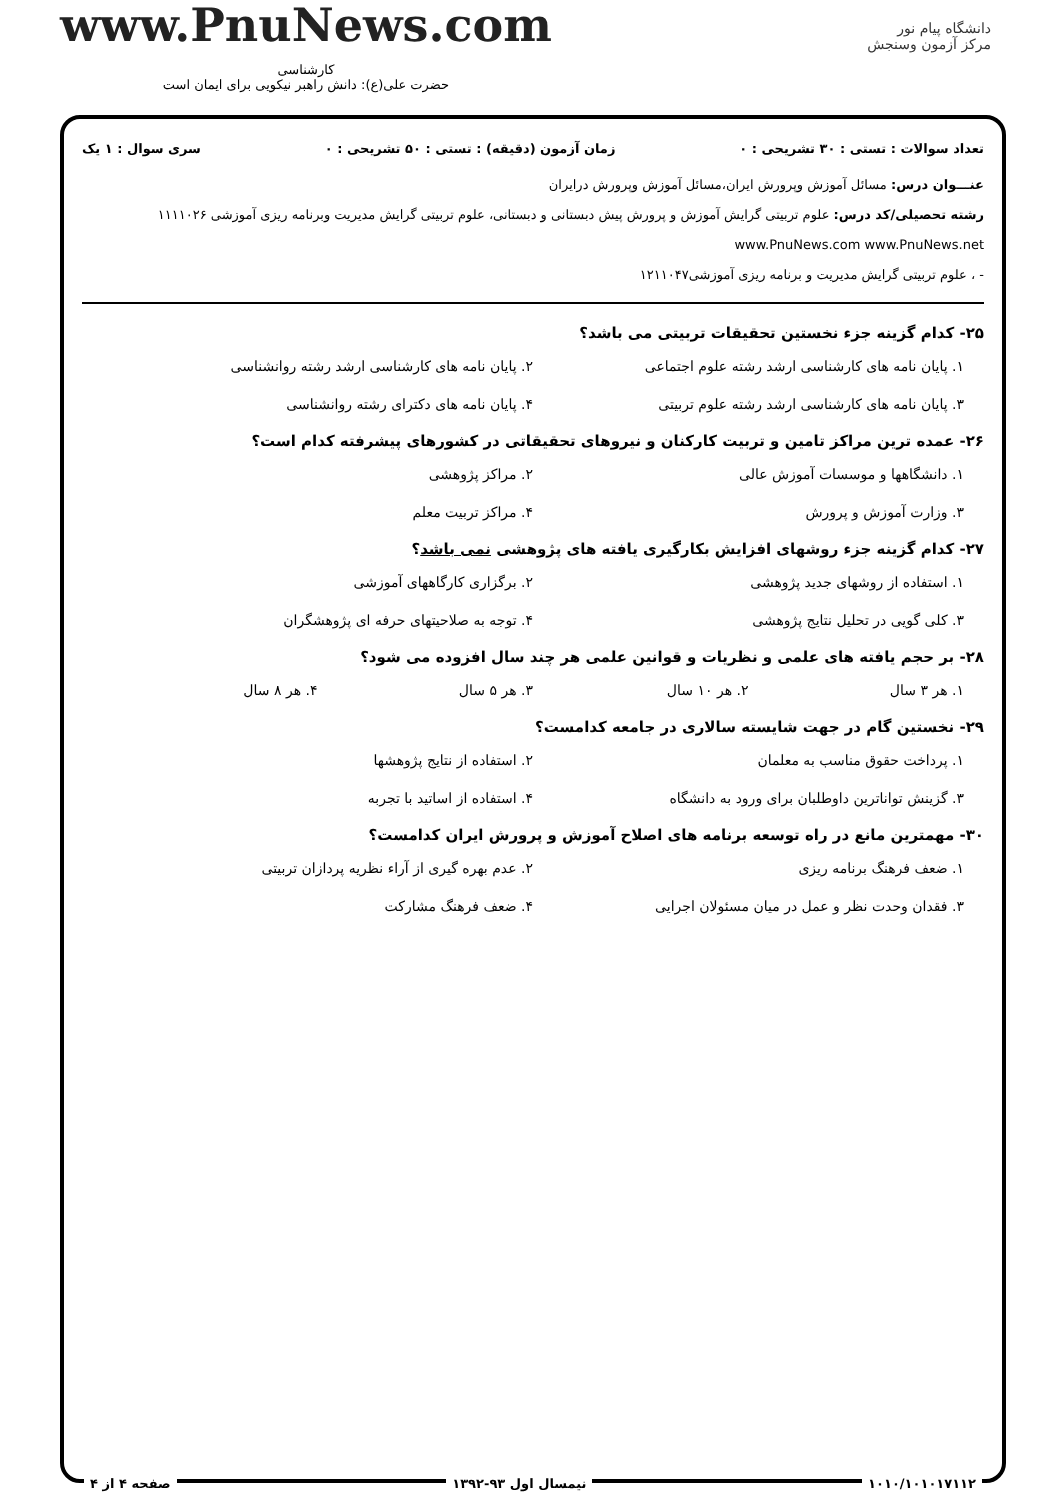دانشگاه پیام نور
مرکز آزمون وسنجش
www.PnuNews.com
کارشناسی
حضرت علی(ع): دانش راهبر نیکویی برای ایمان است
تعداد سوالات : تستی : ۳۰ تشریحی : ۰ زمان آزمون (دقیقه) : تستی : ۵۰ تشریحی : ۰ سری سوال : ۱ یک
عنـــوان درس: مسائل آموزش وپرورش ایران،مسائل آموزش وپرورش درایران
رشته تحصیلی/کد درس: علوم تربیتی گرایش آموزش و پرورش پیش دبستانی و دبستانی، علوم تربیتی گرایش مدیریت وبرنامه ریزی آموزشی ۱۱۱۱۰۲۶ www.PnuNews.com www.PnuNews.net
- ، علوم تربیتی گرایش مدیریت و برنامه ریزی آموزشی۱۲۱۱۰۴۷
۲۵- کدام گزینه جزء نخستین تحقیقات تربیتی می باشد؟
۱. پایان نامه های کارشناسی ارشد رشته علوم اجتماعی ۲. پایان نامه های کارشناسی ارشد رشته روانشناسی ۳. پایان نامه های کارشناسی ارشد رشته علوم تربیتی ۴. پایان نامه های دکترای رشته روانشناسی
۲۶- عمده ترین مراکز تامین و تربیت کارکنان و نیروهای تحقیقاتی در کشورهای پیشرفته کدام است؟
۱. دانشگاهها و موسسات آموزش عالی ۲. مراکز پژوهشی ۳. وزارت آموزش و پرورش ۴. مراکز تربیت معلم
۲۷- کدام گزینه جزء روشهای افزایش بکارگیری یافته های پژوهشی نمی باشد؟
۱. استفاده از روشهای جدید پژوهشی ۲. برگزاری کارگاههای آموزشی ۳. کلی گویی در تحلیل نتایج پژوهشی ۴. توجه به صلاحیتهای حرفه ای پژوهشگران
۲۸- بر حجم یافته های علمی و نظریات و قوانین علمی هر چند سال افزوده می شود؟
۱. هر ۳ سال ۲. هر ۱۰ سال ۳. هر ۵ سال ۴. هر ۸ سال
۲۹- نخستین گام در جهت شایسته سالاری در جامعه کدامست؟
۱. پرداخت حقوق مناسب به معلمان ۲. استفاده از نتایج پژوهشها ۳. گزینش تواناترین داوطلبان برای ورود به دانشگاه ۴. استفاده از اساتید با تجربه
۳۰- مهمترین مانع در راه توسعه برنامه های اصلاح آموزش و پرورش ایران کدامست؟
۱. ضعف فرهنگ برنامه ریزی ۲. عدم بهره گیری از آراء نظریه پردازان تربیتی ۳. فقدان وحدت نظر و عمل در میان مسئولان اجرایی ۴. ضعف فرهنگ مشارکت
۱۰۱۰/۱۰۱۰۱۷۱۱۲ نیمسال اول ۹۳-۱۳۹۲ صفحه ۴ از ۴